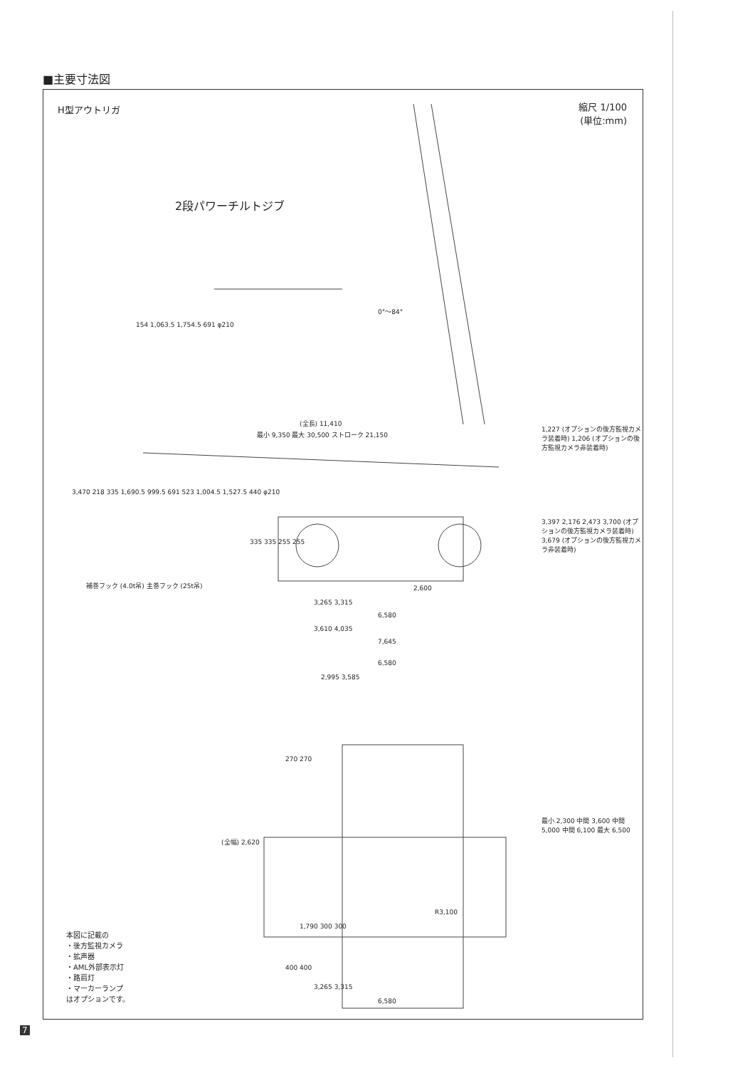■主要寸法図
H型アウトリガ
縮尺 1/100
(単位:mm)
2段パワーチルトジブ
0°～84°
154 1,063.5 1,754.5 691 φ210
(全長) 11,410
最小 9,350 最大 30,500 ストローク 21,150
1,227 (オプションの後方監視カメラ装着時) 1,206 (オプションの後方監視カメラ非装着時)
3,470 218 335 1,690.5 999.5 691 523 1,004.5 1,527.5 440 φ210
3,397 2,176 2,473 3,700 (オプションの後方監視カメラ装着時) 3,679 (オプションの後方監視カメラ非装着時)
335 335 255 255
補巻フック (4.0t吊) 主巻フック (25t吊)
2,600
3,265 3,315
6,580
3,610 4,035
7,645
6,580
2,995 3,585
270 270
(全幅) 2,620
最小 2,300 中間 3,600 中間 5,000 中間 6,100 最大 6,500
R3,100
1,790 300 300
400 400
3,265 3,315
6,580
本図に記載の
・後方監視カメラ
・拡声器
・AML外部表示灯
・路肩灯
・マーカーランプ
はオプションです。
7